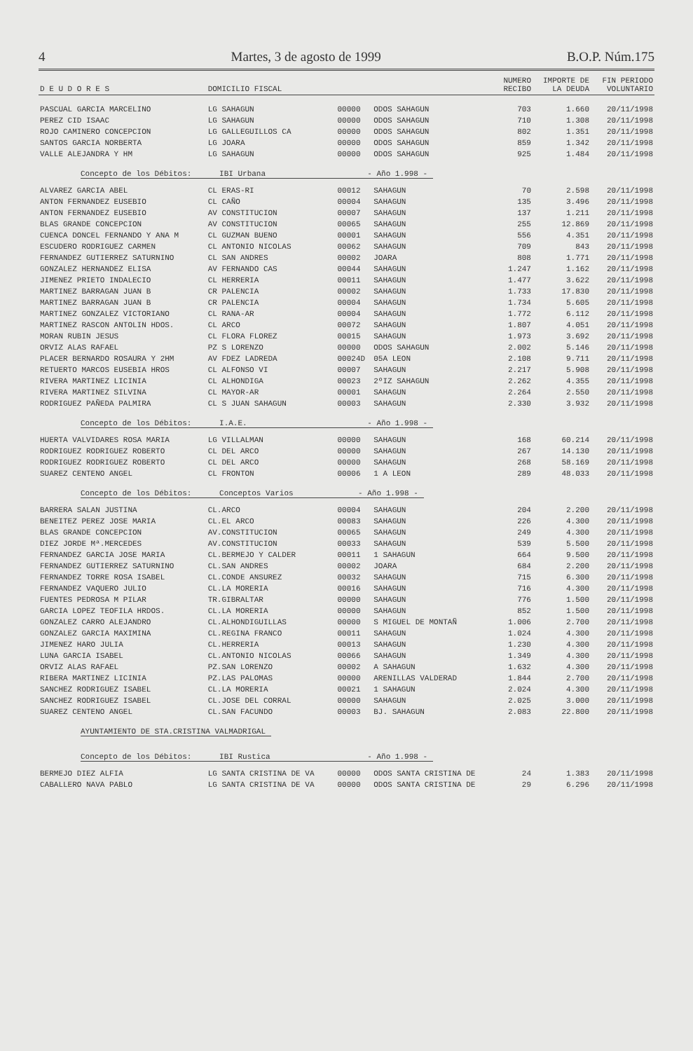4 Martes, 3 de agosto de 1999 B.O.P. Núm.175
| D E U D O R E S | DOMICILIO FISCAL | | | NUMERO RECIBO | IMPORTE DE LA DEUDA | FIN PERIODO VOLUNTARIO |
| --- | --- | --- | --- | --- | --- | --- |
| PASCUAL GARCIA MARCELINO | LG SAHAGUN | 00000 | ODOS SAHAGUN | 703 | 1.660 | 20/11/1998 |
| PEREZ CID ISAAC | LG SAHAGUN | 00000 | ODOS SAHAGUN | 710 | 1.308 | 20/11/1998 |
| ROJO CAMINERO CONCEPCION | LG GALLEGUILLOS CA | 00000 | ODOS SAHAGUN | 802 | 1.351 | 20/11/1998 |
| SANTOS GARCIA NORBERTA | LG JOARA | 00000 | ODOS SAHAGUN | 859 | 1.342 | 20/11/1998 |
| VALLE ALEJANDRA Y HM | LG SAHAGUN | 00000 | ODOS SAHAGUN | 925 | 1.484 | 20/11/1998 |
| Concepto de los Débitos: IBI Urbana - Año 1.998 - | | | | | | |
| ALVAREZ GARCIA ABEL | CL ERAS-RI | 00012 | SAHAGUN | 70 | 2.598 | 20/11/1998 |
| ANTON FERNANDEZ EUSEBIO | CL CAÑO | 00004 | SAHAGUN | 135 | 3.496 | 20/11/1998 |
| ANTON FERNANDEZ EUSEBIO | AV CONSTITUCION | 00007 | SAHAGUN | 137 | 1.211 | 20/11/1998 |
| BLAS GRANDE CONCEPCION | AV CONSTITUCION | 00065 | SAHAGUN | 255 | 12.869 | 20/11/1998 |
| CUENCA DONCEL FERNANDO Y ANA M | CL GUZMAN BUENO | 00001 | SAHAGUN | 556 | 4.351 | 20/11/1998 |
| ESCUDERO RODRIGUEZ CARMEN | CL ANTONIO NICOLAS | 00062 | SAHAGUN | 709 | 843 | 20/11/1998 |
| FERNANDEZ GUTIERREZ SATURNINO | CL SAN ANDRES | 00002 | JOARA | 808 | 1.771 | 20/11/1998 |
| GONZALEZ HERNANDEZ ELISA | AV FERNANDO CAS | 00044 | SAHAGUN | 1.247 | 1.162 | 20/11/1998 |
| JIMENEZ PRIETO INDALECIO | CL HERRERIA | 00011 | SAHAGUN | 1.477 | 3.622 | 20/11/1998 |
| MARTINEZ BARRAGAN JUAN B | CR PALENCIA | 00002 | SAHAGUN | 1.733 | 17.830 | 20/11/1998 |
| MARTINEZ BARRAGAN JUAN B | CR PALENCIA | 00004 | SAHAGUN | 1.734 | 5.605 | 20/11/1998 |
| MARTINEZ GONZALEZ VICTORIANO | CL RANA-AR | 00004 | SAHAGUN | 1.772 | 6.112 | 20/11/1998 |
| MARTINEZ RASCON ANTOLIN HDOS. | CL ARCO | 00072 | SAHAGUN | 1.807 | 4.051 | 20/11/1998 |
| MORAN RUBIN JESUS | CL FLORA FLOREZ | 00015 | SAHAGUN | 1.973 | 3.692 | 20/11/1998 |
| ORVIZ ALAS RAFAEL | PZ S LORENZO | 00000 | ODOS SAHAGUN | 2.002 | 5.146 | 20/11/1998 |
| PLACER BERNARDO ROSAURA Y 2HM | AV FDEZ LADREDA | 00024D | 05A LEON | 2.108 | 9.711 | 20/11/1998 |
| RETUERTO MARCOS EUSEBIA HROS | CL ALFONSO VI | 00007 | SAHAGUN | 2.217 | 5.908 | 20/11/1998 |
| RIVERA MARTINEZ LICINIA | CL ALHONDIGA | 00023 | 2ºIZ SAHAGUN | 2.262 | 4.355 | 20/11/1998 |
| RIVERA MARTINEZ SILVINA | CL MAYOR-AR | 00001 | SAHAGUN | 2.264 | 2.550 | 20/11/1998 |
| RODRIGUEZ PAÑEDA PALMIRA | CL S JUAN SAHAGUN | 00003 | SAHAGUN | 2.330 | 3.932 | 20/11/1998 |
| Concepto de los Débitos: I.A.E. - Año 1.998 - | | | | | | |
| HUERTA VALVIDARES ROSA MARIA | LG VILLALMAN | 00000 | SAHAGUN | 168 | 60.214 | 20/11/1998 |
| RODRIGUEZ RODRIGUEZ ROBERTO | CL DEL ARCO | 00000 | SAHAGUN | 267 | 14.130 | 20/11/1998 |
| RODRIGUEZ RODRIGUEZ ROBERTO | CL DEL ARCO | 00000 | SAHAGUN | 268 | 58.169 | 20/11/1998 |
| SUAREZ CENTENO ANGEL | CL FRONTON | 00006 | 1 A LEON | 289 | 48.033 | 20/11/1998 |
| Concepto de los Débitos: Conceptos Varios - Año 1.998 - | | | | | | |
| BARRERA SALAN JUSTINA | CL.ARCO | 00004 | SAHAGUN | 204 | 2.200 | 20/11/1998 |
| BENEITEZ PEREZ JOSE MARIA | CL.EL ARCO | 00083 | SAHAGUN | 226 | 4.300 | 20/11/1998 |
| BLAS GRANDE CONCEPCION | AV.CONSTITUCION | 00065 | SAHAGUN | 249 | 4.300 | 20/11/1998 |
| DIEZ JORDE Mª.MERCEDES | AV.CONSTITUCION | 00033 | SAHAGUN | 539 | 5.500 | 20/11/1998 |
| FERNANDEZ GARCIA JOSE MARIA | CL.BERMEJO Y CALDER | 00011 | 1 SAHAGUN | 664 | 9.500 | 20/11/1998 |
| FERNANDEZ GUTIERREZ SATURNINO | CL.SAN ANDRES | 00002 | JOARA | 684 | 2.200 | 20/11/1998 |
| FERNANDEZ TORRE ROSA ISABEL | CL.CONDE ANSUREZ | 00032 | SAHAGUN | 715 | 6.300 | 20/11/1998 |
| FERNANDEZ VAQUERO JULIO | CL.LA MORERIA | 00016 | SAHAGUN | 716 | 4.300 | 20/11/1998 |
| FUENTES PEDROSA M PILAR | TR.GIBRALTAR | 00000 | SAHAGUN | 776 | 1.500 | 20/11/1998 |
| GARCIA LOPEZ TEOFILA HRDOS. | CL.LA MORERIA | 00000 | SAHAGUN | 852 | 1.500 | 20/11/1998 |
| GONZALEZ CARRO ALEJANDRO | CL.ALHONDIGUILLAS | 00000 | S MIGUEL DE MONTAÑ | 1.006 | 2.700 | 20/11/1998 |
| GONZALEZ GARCIA MAXIMINA | CL.REGINA FRANCO | 00011 | SAHAGUN | 1.024 | 4.300 | 20/11/1998 |
| JIMENEZ HARO JULIA | CL.HERRERIA | 00013 | SAHAGUN | 1.230 | 4.300 | 20/11/1998 |
| LUNA GARCIA ISABEL | CL.ANTONIO NICOLAS | 00066 | SAHAGUN | 1.349 | 4.300 | 20/11/1998 |
| ORVIZ ALAS RAFAEL | PZ.SAN LORENZO | 00002 | A SAHAGUN | 1.632 | 4.300 | 20/11/1998 |
| RIBERA MARTINEZ LICINIA | PZ.LAS PALOMAS | 00000 | ARENILLAS VALDERAD | 1.844 | 2.700 | 20/11/1998 |
| SANCHEZ RODRIGUEZ ISABEL | CL.LA MORERIA | 00021 | 1 SAHAGUN | 2.024 | 4.300 | 20/11/1998 |
| SANCHEZ RODRIGUEZ ISABEL | CL.JOSE DEL CORRAL | 00000 | SAHAGUN | 2.025 | 3.000 | 20/11/1998 |
| SUAREZ CENTENO ANGEL | CL.SAN FACUNDO | 00003 | BJ. SAHAGUN | 2.083 | 22.800 | 20/11/1998 |
| AYUNTAMIENTO DE STA.CRISTINA VALMADRIGAL | | | | | | |
| Concepto de los Débitos: IBI Rustica - Año 1.998 - | | | | | | |
| BERMEJO DIEZ ALFIA | LG SANTA CRISTINA DE VA | 00000 | ODOS SANTA CRISTINA DE | 24 | 1.383 | 20/11/1998 |
| CABALLERO NAVA PABLO | LG SANTA CRISTINA DE VA | 00000 | ODOS SANTA CRISTINA DE | 29 | 6.296 | 20/11/1998 |